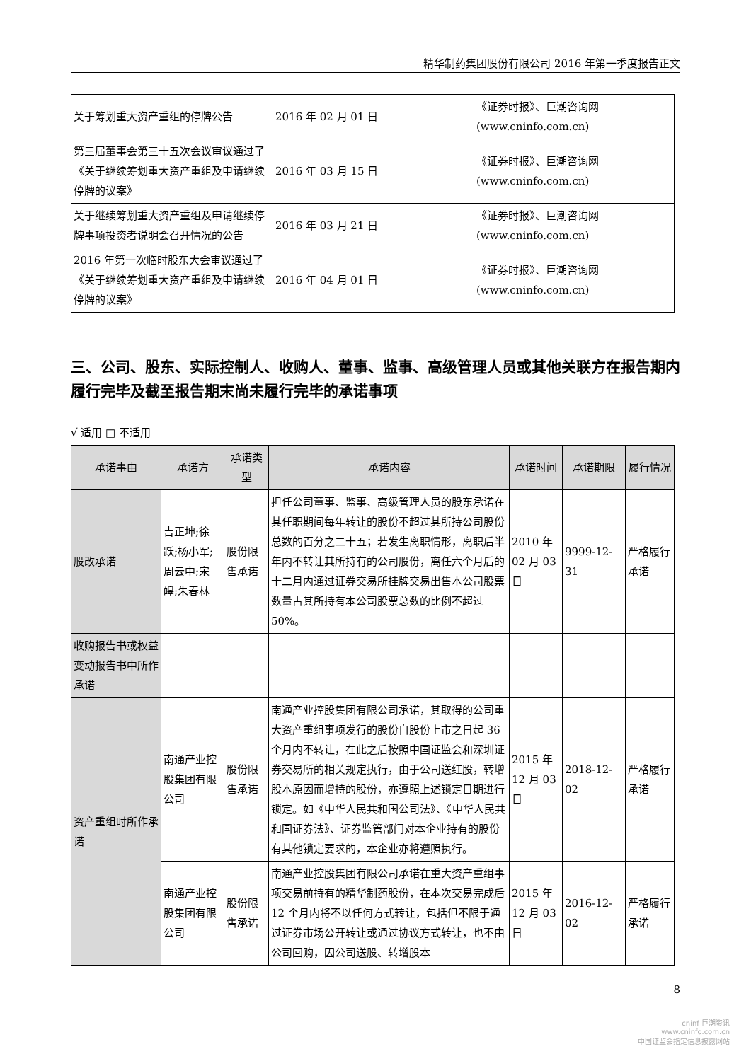精华制药集团股份有限公司 2016 年第一季度报告正文
| 关于筹划重大资产重组的停牌公告 | 2016 年 02 月 01 日 | 《证券时报》、巨潮咨询网 (www.cninfo.com.cn) |
| 第三届董事会第三十五次会议审议通过了《关于继续筹划重大资产重组及申请继续停牌的议案》 | 2016 年 03 月 15 日 | 《证券时报》、巨潮咨询网 (www.cninfo.com.cn) |
| 关于继续筹划重大资产重组及申请继续停牌事项投资者说明会召开情况的公告 | 2016 年 03 月 21 日 | 《证券时报》、巨潮咨询网 (www.cninfo.com.cn) |
| 2016 年第一次临时股东大会审议通过了《关于继续筹划重大资产重组及申请继续停牌的议案》 | 2016 年 04 月 01 日 | 《证券时报》、巨潮咨询网 (www.cninfo.com.cn) |
三、公司、股东、实际控制人、收购人、董事、监事、高级管理人员或其他关联方在报告期内履行完毕及截至报告期末尚未履行完毕的承诺事项
√ 适用 □ 不适用
| 承诺事由 | 承诺方 | 承诺类型 | 承诺内容 | 承诺时间 | 承诺期限 | 履行情况 |
| --- | --- | --- | --- | --- | --- | --- |
| 股改承诺 | 吉正坤;徐跃;杨小军;周云中;宋皞;朱春林 | 股份限售承诺 | 担任公司董事、监事、高级管理人员的股东承诺在其任职期间每年转让的股份不超过其所持公司股份总数的百分之二十五；若发生离职情形，离职后半年内不转让其所持有的公司股份，离任六个月后的十二月内通过证券交易所挂牌交易出售本公司股票数量占其所持有本公司股票总数的比例不超过 50%。 | 2010 年 02 月 03 日 | 9999-12-31 | 严格履行承诺 |
| 收购报告书或权益变动报告书中所作承诺 | | | | | | |
| 资产重组时所作承诺 | 南通产业控股集团有限公司 | 股份限售承诺 | 南通产业控股集团有限公司承诺，其取得的公司重大资产重组事项发行的股份自股份上市之日起 36 个月内不转让，在此之后按照中国证监会和深圳证券交易所的相关规定执行，由于公司送红股，转增股本原因而增持的股份，亦遵照上述锁定日期进行锁定。如《中华人民共和国公司法》、《中华人民共和国证券法》、证券监管部门对本企业持有的股份有其他锁定要求的，本企业亦将遵照执行。 | 2015 年 12 月 03 日 | 2018-12-02 | 严格履行承诺 |
| | 南通产业控股集团有限公司 | 股份限售承诺 | 南通产业控股集团有限公司承诺在重大资产重组事项交易前持有的精华制药股份，在本次交易完成后 12 个月内将不以任何方式转让，包括但不限于通过证券市场公开转让或通过协议方式转让，也不由公司回购，因公司送股、转增股本 | 2015 年 12 月 03 日 | 2016-12-02 | 严格履行承诺 |
8
cninf 巨潮资讯
www.cninfo.com.cn
中国证监会指定信息披露网站